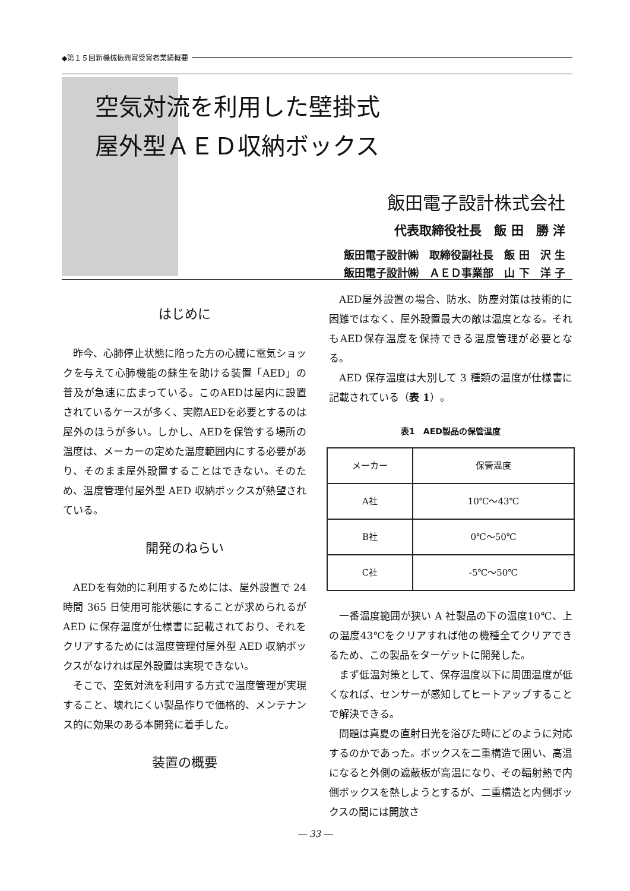◆第１５回新機械振興賞受賞者業績概要
空気対流を利用した壁掛式
屋外型ＡＥＤ収納ボックス
飯田電子設計株式会社
代表取締役社長　飯 田　勝 洋
飯田電子設計㈱　取締役副社長　飯 田　沢 生
飯田電子設計㈱　ＡＥＤ事業部　山 下　洋 子
はじめに
昨今、心肺停止状態に陥った方の心臓に電気ショックを与えて心肺機能の蘇生を助ける装置「AED」の普及が急速に広まっている。このAEDは屋内に設置されているケースが多く、実際AEDを必要とするのは屋外のほうが多い。しかし、AEDを保管する場所の温度は、メーカーの定めた温度範囲内にする必要があり、そのまま屋外設置することはできない。そのため、温度管理付屋外型 AED 収納ボックスが熱望されている。
開発のねらい
AEDを有効的に利用するためには、屋外設置で 24 時間 365 日使用可能状態にすることが求められるが AED に保存温度が仕様書に記載されており、それをクリアするためには温度管理付屋外型 AED 収納ボックスがなければ屋外設置は実現できない。
そこで、空気対流を利用する方式で温度管理が実現すること、壊れにくい製品作りで価格的、メンテナンス的に効果のある本開発に着手した。
装置の概要
AED屋外設置の場合、防水、防塵対策は技術的に困難ではなく、屋外設置最大の敵は温度となる。それもAED保存温度を保持できる温度管理が必要となる。
AED 保存温度は大別して 3 種類の温度が仕様書に記載されている（表 1）。
表1　AED製品の保管温度
| メーカー | 保管温度 |
| --- | --- |
| A社 | 10℃～43℃ |
| B社 | 0℃～50℃ |
| C社 | -5℃～50℃ |
一番温度範囲が狭い A 社製品の下の温度10℃、上の温度43℃をクリアすれば他の機種全てクリアできるため、この製品をターゲットに開発した。
まず低温対策として、保存温度以下に周囲温度が低くなれば、センサーが感知してヒートアップすることで解決できる。
問題は真夏の直射日光を浴びた時にどのように対応するのかであった。ボックスを二重構造で囲い、高温になると外側の遮蔽板が高温になり、その輻射熱で内側ボックスを熱しようとするが、二重構造と内側ボックスの間には開放さ
― 33 ―